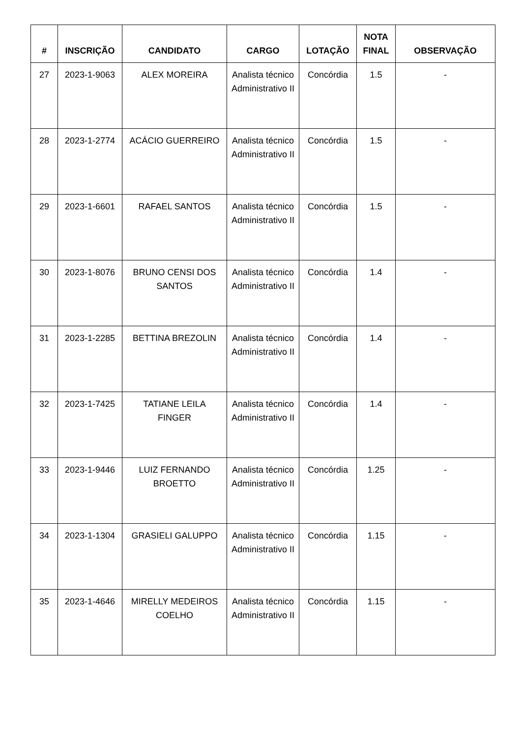| # | INSCRIÇÃO | CANDIDATO | CARGO | LOTAÇÃO | NOTA FINAL | OBSERVAÇÃO |
| --- | --- | --- | --- | --- | --- | --- |
| 27 | 2023-1-9063 | ALEX MOREIRA | Analista técnico Administrativo II | Concórdia | 1.5 | - |
| 28 | 2023-1-2774 | ACÁCIO GUERREIRO | Analista técnico Administrativo II | Concórdia | 1.5 | - |
| 29 | 2023-1-6601 | RAFAEL SANTOS | Analista técnico Administrativo II | Concórdia | 1.5 | - |
| 30 | 2023-1-8076 | BRUNO CENSI DOS SANTOS | Analista técnico Administrativo II | Concórdia | 1.4 | - |
| 31 | 2023-1-2285 | BETTINA BREZOLIN | Analista técnico Administrativo II | Concórdia | 1.4 | - |
| 32 | 2023-1-7425 | TATIANE LEILA FINGER | Analista técnico Administrativo II | Concórdia | 1.4 | - |
| 33 | 2023-1-9446 | LUIZ FERNANDO BROETTO | Analista técnico Administrativo II | Concórdia | 1.25 | - |
| 34 | 2023-1-1304 | GRASIELI GALUPPO | Analista técnico Administrativo II | Concórdia | 1.15 | - |
| 35 | 2023-1-4646 | MIRELLY MEDEIROS COELHO | Analista técnico Administrativo II | Concórdia | 1.15 | - |